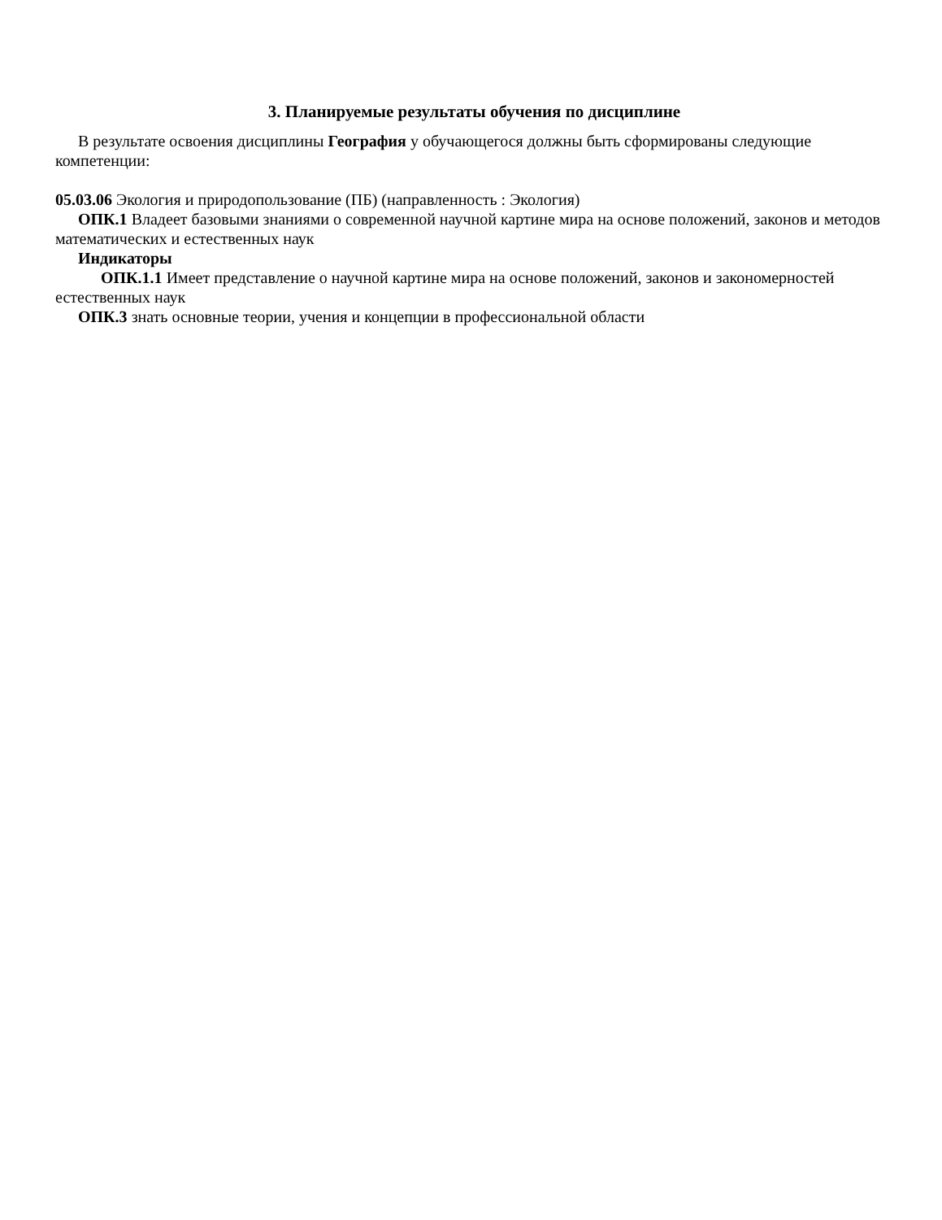3. Планируемые результаты обучения по дисциплине
В результате освоения дисциплины География у обучающегося должны быть сформированы следующие компетенции:
05.03.06 Экология и природопользование (ПБ) (направленность : Экология)
ОПК.1 Владеет базовыми знаниями о современной научной картине мира на основе положений, законов и методов математических и естественных наук
Индикаторы
ОПК.1.1 Имеет представление о научной картине мира на основе положений, законов и закономерностей естественных наук
ОПК.3 знать основные теории, учения и концепции в профессиональной области